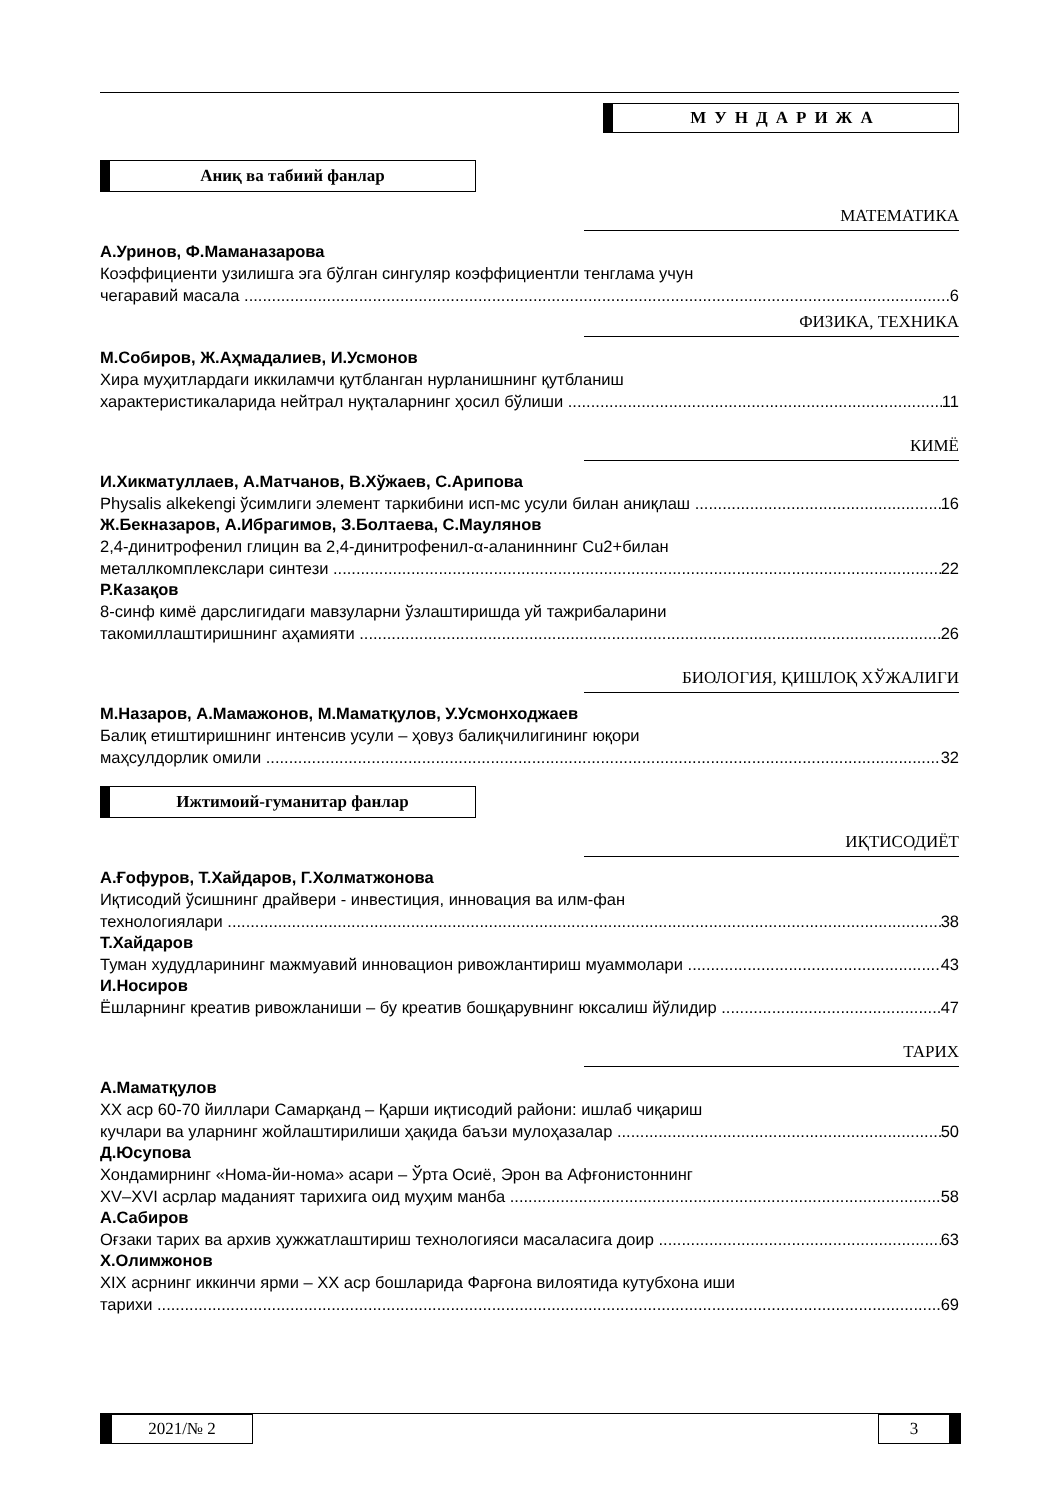МУНДАРИЖА
Аниқ ва табиий фанлар
МАТЕМАТИКА
А.Уринов, Ф.Маманазарова
Коэффициенти узилишга эга бўлган сингуляр коэффициентли тенглама учун
чегаравий масала 6
ФИЗИКА, ТЕХНИКА
М.Собиров, Ж.Аҳмадалиев, И.Усмонов
Хира муҳитлардаги иккиламчи қутбланган нурланишнинг қутбланиш
характеристикаларида нейтрал нуқталарнинг ҳосил бўлиши 11
КИМЁ
И.Хикматуллаев, А.Матчанов, В.Хўжаев, С.Арипова
Physalis alkekengi ўсимлиги элемент таркибини исп-мс усули билан аниқлаш 16
Ж.Бекназаров, А.Ибрагимов, З.Болтаева, С.Маулянов
2,4-динитрофенил глицин ва 2,4-динитрофенил-α-аланиннинг Cu2+билан
металлкомплекслари синтези 22
Р.Казақов
8-синф кимё дарслигидаги мавзуларни ўзлаштиришда уй тажрибаларини
такомиллаштиришнинг аҳамияти 26
БИОЛОГИЯ, ҚИШЛОҚ ХЎЖАЛИГИ
М.Назаров, А.Мамажонов, М.Маматқулов, У.Усмонходжаев
Балиқ етиштиришнинг интенсив усули – ҳовуз балиқчилигининг юқори
маҳсулдорлик омили 32
Ижтимоий-гуманитар фанлар
ИҚТИСОДИЁТ
А.Ғофуров, Т.Хайдаров, Г.Холматжонова
Иқтисодий ўсишнинг драйвери - инвестиция, инновация ва илм-фан
технологиялари 38
Т.Хайдаров
Туман худудларининг мажмуавий инновацион ривожлантириш муаммолари 43
И.Носиров
Ёшларнинг креатив ривожланиши – бу креатив бошқарувнинг юксалиш йўлидир 47
ТАРИХ
А.Маматқулов
XX аср 60-70 йиллари Самарқанд – Қарши иқтисодий райони: ишлаб чиқариш
кучлари ва уларнинг жойлаштирилиши ҳақида баъзи мулоҳазалар 50
Д.Юсупова
Хондамирнинг «Нома-йи-нома» асари – Ўрта Осиё, Эрон ва Афғонистоннинг
XV–XVI асрлар маданият тарихига оид муҳим манба 58
А.Сабиров
Оғзаки тарих ва архив ҳужжатлаштириш технологияси масаласига доир 63
Х.Олимжонов
XIX асрнинг иккинчи ярми – XX аср бошларида Фарғона вилоятида кутубхона иши
тарихи 69
2021/№ 2 3